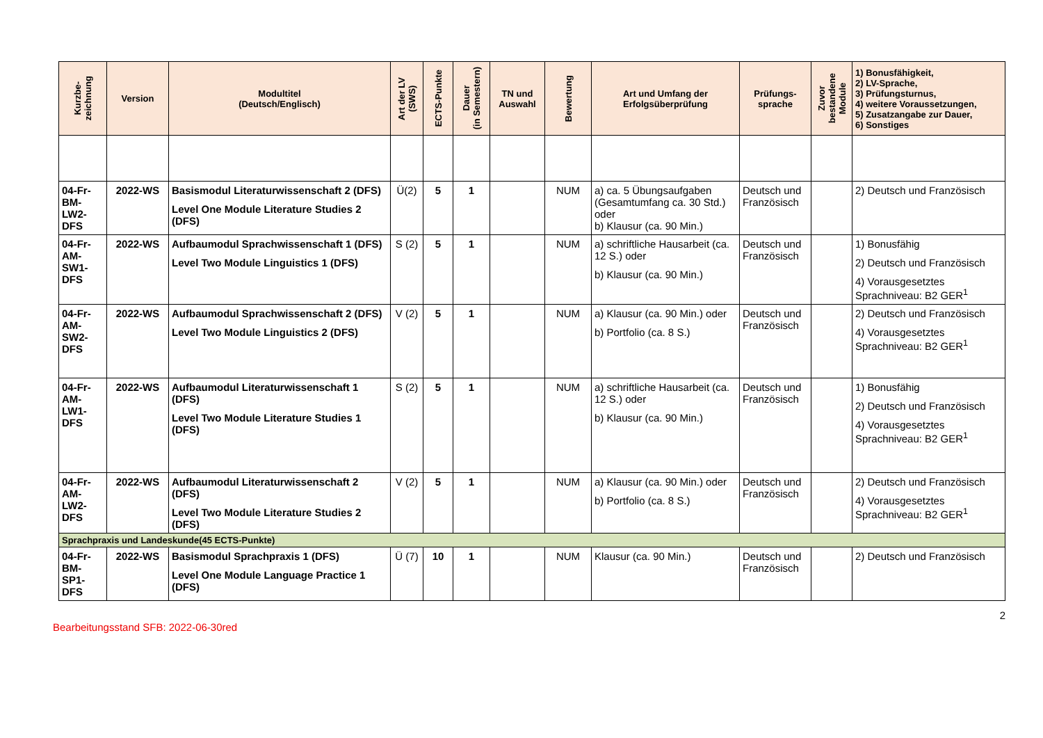| Kurzbe- zeichnung | Version | Modultitel (Deutsch/Englisch) | Art der LV (SWS) | ECTS-Punkte | Dauer (in Semestern) | TN und Auswahl | Bewertung | Art und Umfang der Erfolgsüberprüfung | Prüfungs- sprache | Zuvor bestandene Module | 1) Bonusfähigkeit, 2) LV-Sprache, 3) Prüfungsturnus, 4) weitere Voraussetzungen, 5) Zusatzangabe zur Dauer, 6) Sonstiges |
| --- | --- | --- | --- | --- | --- | --- | --- | --- | --- | --- | --- |
| 04-Fr-BM-LW2-DFS | 2022-WS | Basismodul Literaturwissenschaft 2 (DFS) Level One Module Literature Studies 2 (DFS) | Ü(2) | 5 | 1 | | NUM | a) ca. 5 Übungsaufgaben (Gesamtumfang ca. 30 Std.) oder b) Klausur (ca. 90 Min.) | Deutsch und Französisch | | 2) Deutsch und Französisch |
| 04-Fr-AM-SW1-DFS | 2022-WS | Aufbaumodul Sprachwissenschaft 1 (DFS) Level Two Module Linguistics 1 (DFS) | S (2) | 5 | 1 | | NUM | a) schriftliche Hausarbeit (ca. 12 S.) oder b) Klausur (ca. 90 Min.) | Deutsch und Französisch | | 1) Bonusfähig 2) Deutsch und Französisch 4) Vorausgesetztes Sprachniveau: B2 GER<sup>1</sup> |
| 04-Fr-AM-SW2-DFS | 2022-WS | Aufbaumodul Sprachwissenschaft 2 (DFS) Level Two Module Linguistics 2 (DFS) | V (2) | 5 | 1 | | NUM | a) Klausur (ca. 90 Min.) oder b) Portfolio (ca. 8 S.) | Deutsch und Französisch | | 2) Deutsch und Französisch 4) Vorausgesetztes Sprachniveau: B2 GER<sup>1</sup> |
| 04-Fr-AM-LW1-DFS | 2022-WS | Aufbaumodul Literaturwissenschaft 1 (DFS) Level Two Module Literature Studies 1 (DFS) | S (2) | 5 | 1 | | NUM | a) schriftliche Hausarbeit (ca. 12 S.) oder b) Klausur (ca. 90 Min.) | Deutsch und Französisch | | 1) Bonusfähig 2) Deutsch und Französisch 4) Vorausgesetztes Sprachniveau: B2 GER<sup>1</sup> |
| 04-Fr-AM-LW2-DFS | 2022-WS | Aufbaumodul Literaturwissenschaft 2 (DFS) Level Two Module Literature Studies 2 (DFS) | V (2) | 5 | 1 | | NUM | a) Klausur (ca. 90 Min.) oder b) Portfolio (ca. 8 S.) | Deutsch und Französisch | | 2) Deutsch und Französisch 4) Vorausgesetztes Sprachniveau: B2 GER<sup>1</sup> |
| Sprachpraxis und Landeskunde(45 ECTS-Punkte) | | | | | | | | | | | |
| 04-Fr-BM-SP1-DFS | 2022-WS | Basismodul Sprachpraxis 1 (DFS) Level One Module Language Practice 1 (DFS) | Ü (7) | 10 | 1 | | NUM | Klausur (ca. 90 Min.) | Deutsch und Französisch | | 2) Deutsch und Französisch |
2
Bearbeitungsstand SFB: 2022-06-30red